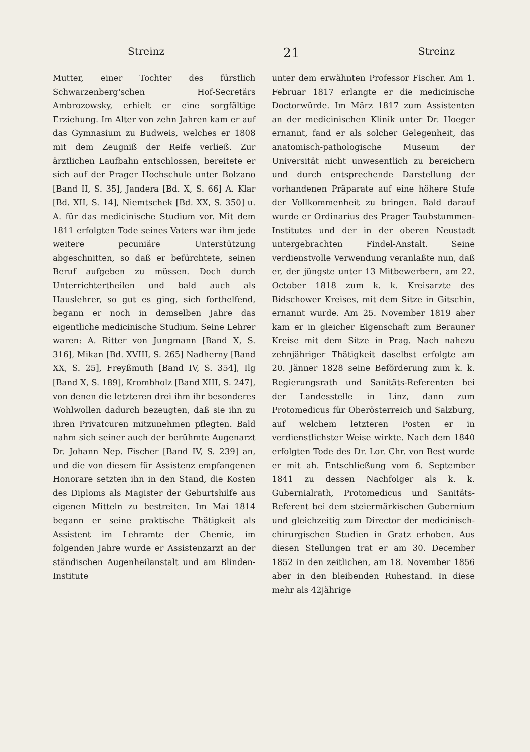Streinz 21 Streinz
Mutter, einer Tochter des fürstlich Schwarzenberg'schen Hof-Secretärs Ambrozowsky, erhielt er eine sorgfältige Erziehung. Im Alter von zehn Jahren kam er auf das Gymnasium zu Budweis, welches er 1808 mit dem Zeugniß der Reife verließ. Zur ärztlichen Laufbahn entschlossen, bereitete er sich auf der Prager Hochschule unter Bolzano [Band II, S. 35], Jandera [Bd. X, S. 66] A. Klar [Bd. XII, S. 14], Niemtschek [Bd. XX, S. 350] u. A. für das medicinische Studium vor. Mit dem 1811 erfolgten Tode seines Vaters war ihm jede weitere pecuniäre Unterstützung abgeschnitten, so daß er befürchtete, seinen Beruf aufgeben zu müssen. Doch durch Unterrichtertheilen und bald auch als Hauslehrer, so gut es ging, sich forthelfend, begann er noch in demselben Jahre das eigentliche medicinische Studium. Seine Lehrer waren: A. Ritter von Jungmann [Band X, S. 316], Mikan [Bd. XVIII, S. 265] Nadherny [Band XX, S. 25], Freyßmuth [Band IV, S. 354], Ilg [Band X, S. 189], Krombholz [Band XIII, S. 247], von denen die letzteren drei ihm ihr besonderes Wohlwollen dadurch bezeugten, daß sie ihn zu ihren Privatcuren mitzunehmen pflegten. Bald nahm sich seiner auch der berühmte Augenarzt Dr. Johann Nep. Fischer [Band IV, S. 239] an, und die von diesem für Assistenz empfangenen Honorare setzten ihn in den Stand, die Kosten des Diploms als Magister der Geburtshilfe aus eigenen Mitteln zu bestreiten. Im Mai 1814 begann er seine praktische Thätigkeit als Assistent im Lehramte der Chemie, im folgenden Jahre wurde er Assistenzarzt an der ständischen Augenheilanstalt und am Blinden-Institute
unter dem erwähnten Professor Fischer. Am 1. Februar 1817 erlangte er die medicinische Doctorwürde. Im März 1817 zum Assistenten an der medicinischen Klinik unter Dr. Hoeger ernannt, fand er als solcher Gelegenheit, das anatomisch-pathologische Museum der Universität nicht unwesentlich zu bereichern und durch entsprechende Darstellung der vorhandenen Präparate auf eine höhere Stufe der Vollkommenheit zu bringen. Bald darauf wurde er Ordinarius des Prager Taubstummen-Institutes und der in der oberen Neustadt untergebrachten Findel-Anstalt. Seine verdienstvolle Verwendung veranlaßte nun, daß er, der jüngste unter 13 Mitbewerbern, am 22. October 1818 zum k. k. Kreisarzte des Bidschower Kreises, mit dem Sitze in Gitschin, ernannt wurde. Am 25. November 1819 aber kam er in gleicher Eigenschaft zum Berauner Kreise mit dem Sitze in Prag. Nach nahezu zehnjähriger Thätigkeit daselbst erfolgte am 20. Jänner 1828 seine Beförderung zum k. k. Regierungsrath und Sanitäts-Referenten bei der Landesstelle in Linz, dann zum Protomedicus für Oberösterreich und Salzburg, auf welchem letzteren Posten er in verdienstlichster Weise wirkte. Nach dem 1840 erfolgten Tode des Dr. Lor. Chr. von Best wurde er mit ah. Entschließung vom 6. September 1841 zu dessen Nachfolger als k. k. Gubernialrath, Protomedicus und Sanitäts-Referent bei dem steiermärkischen Gubernium und gleichzeitig zum Director der medicinisch-chirurgischen Studien in Gratz erhoben. Aus diesen Stellungen trat er am 30. December 1852 in den zeitlichen, am 18. November 1856 aber in den bleibenden Ruhestand. In diese mehr als 42jährige